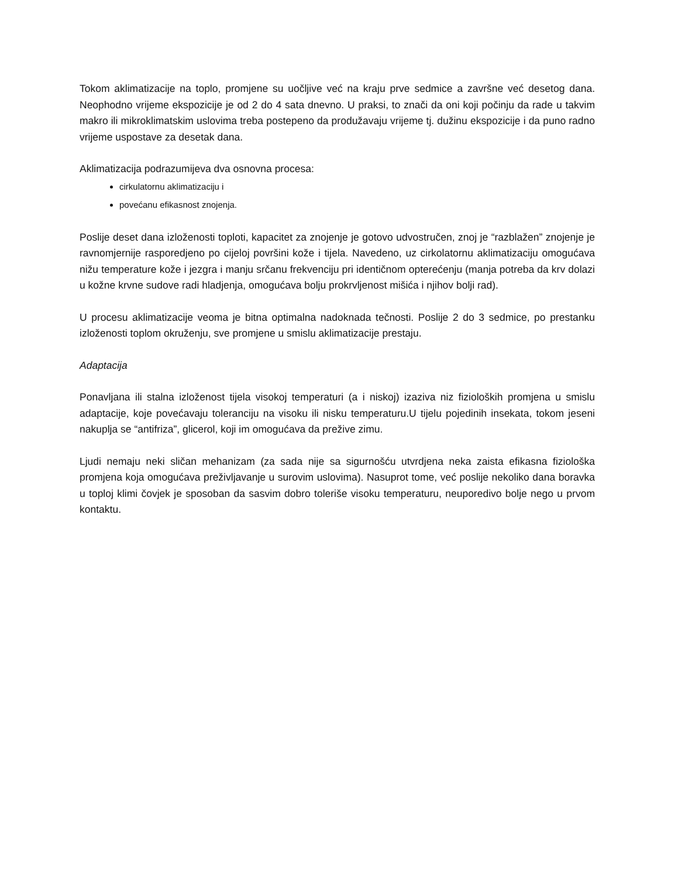Tokom aklimatizacije na toplo, promjene su uočljive već na kraju prve sedmice a završne već desetog dana. Neophodno vrijeme ekspozicije je od 2 do 4 sata dnevno. U praksi, to znači da oni koji počinju da rade u takvim makro ili mikroklimatskim uslovima treba postepeno da produžavaju vrijeme tj. dužinu ekspozicije i da puno radno vrijeme uspostave za desetak dana.
Aklimatizacija podrazumijeva dva osnovna procesa:
cirkulatornu aklimatizaciju i
povećanu efikasnost znojenja.
Poslije deset dana izloženosti toploti, kapacitet za znojenje je gotovo udvostručen, znoj je “razblažen” znojenje je ravnomjernije rasporedjeno po cijeloj površini kože i tijela. Navedeno, uz cirkolatornu aklimatizaciju omogućava nižu temperature kože i jezgra i manju srčanu frekvenciju pri identičnom opterećenju (manja potreba da krv dolazi u kožne krvne sudove radi hladjenja, omogućava bolju prokrvljenost mišića i njihov bolji rad).
U procesu aklimatizacije veoma je bitna optimalna nadoknada tečnosti. Poslije 2 do 3 sedmice, po prestanku izloženosti toplom okruženju, sve promjene u smislu aklimatizacije prestaju.
Adaptacija
Ponavljana ili stalna izloženost tijela visokoj temperaturi (a i niskoj) izaziva niz fizioloških promjena u smislu adaptacije, koje povećavaju toleranciju na visoku ili nisku temperaturu.U tijelu pojedinih insekata, tokom jeseni nakuplja se “antifriza”, glicerol, koji im omogućava da prežive zimu.
Ljudi nemaju neki sličan mehanizam (za sada nije sa sigurnošću utvrdjena neka zaista efikasna fiziološka promjena koja omogućava preživljavanje u surovim uslovima). Nasuprot tome, već poslije nekoliko dana boravka u toploj klimi čovjek je sposoban da sasvim dobro toleriše visoku temperaturu, neuporedivo bolje nego u prvom kontaktu.